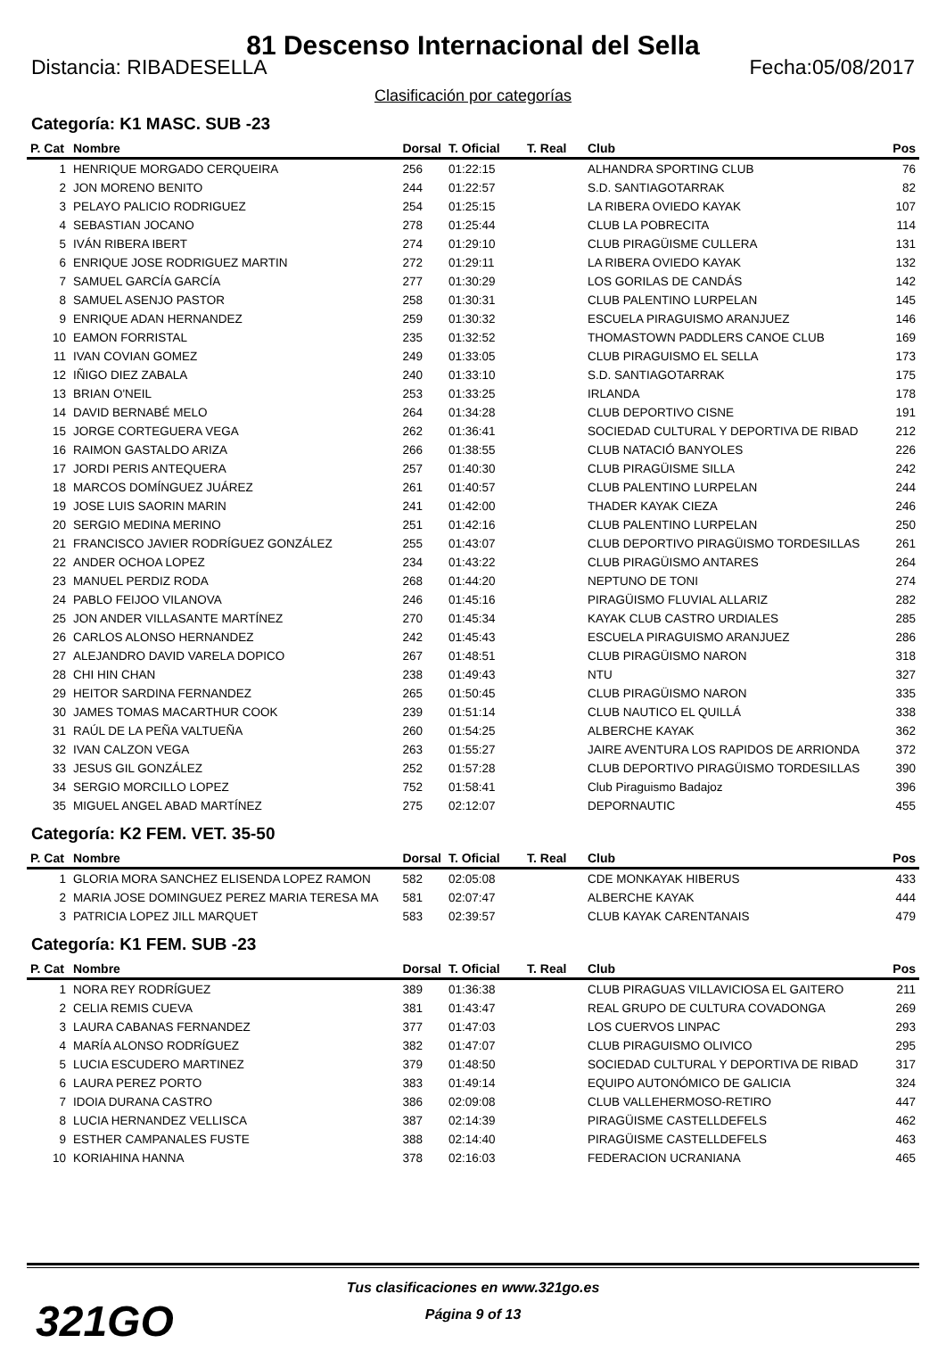81 Descenso Internacional del Sella
Distancia: RIBADESELLA Fecha:05/08/2017
Clasificación por categorías
Categoría: K1 MASC. SUB -23
| P. Cat | Nombre | Dorsal | T. Oficial | T. Real | Club | Pos |
| --- | --- | --- | --- | --- | --- | --- |
| 1 | HENRIQUE MORGADO CERQUEIRA | 256 | 01:22:15 | | ALHANDRA SPORTING CLUB | 76 |
| 2 | JON MORENO BENITO | 244 | 01:22:57 | | S.D. SANTIAGOTARRAK | 82 |
| 3 | PELAYO PALICIO RODRIGUEZ | 254 | 01:25:15 | | LA RIBERA OVIEDO KAYAK | 107 |
| 4 | SEBASTIAN JOCANO | 278 | 01:25:44 | | CLUB LA POBRECITA | 114 |
| 5 | IVÁN RIBERA IBERT | 274 | 01:29:10 | | CLUB PIRAGÜISME CULLERA | 131 |
| 6 | ENRIQUE JOSE RODRIGUEZ MARTIN | 272 | 01:29:11 | | LA RIBERA OVIEDO KAYAK | 132 |
| 7 | SAMUEL GARCÍA GARCÍA | 277 | 01:30:29 | | LOS GORILAS DE CANDÁS | 142 |
| 8 | SAMUEL ASENJO PASTOR | 258 | 01:30:31 | | CLUB PALENTINO LURPELAN | 145 |
| 9 | ENRIQUE ADAN HERNANDEZ | 259 | 01:30:32 | | ESCUELA PIRAGUISMO ARANJUEZ | 146 |
| 10 | EAMON FORRISTAL | 235 | 01:32:52 | | THOMASTOWN PADDLERS CANOE CLUB | 169 |
| 11 | IVAN COVIAN GOMEZ | 249 | 01:33:05 | | CLUB PIRAGUISMO EL SELLA | 173 |
| 12 | IÑIGO DIEZ ZABALA | 240 | 01:33:10 | | S.D. SANTIAGOTARRAK | 175 |
| 13 | BRIAN O'NEIL | 253 | 01:33:25 | | IRLANDA | 178 |
| 14 | DAVID BERNABÉ MELO | 264 | 01:34:28 | | CLUB DEPORTIVO CISNE | 191 |
| 15 | JORGE CORTEGUERA VEGA | 262 | 01:36:41 | | SOCIEDAD CULTURAL Y DEPORTIVA DE RIBAD | 212 |
| 16 | RAIMON GASTALDO ARIZA | 266 | 01:38:55 | | CLUB NATACIÓ BANYOLES | 226 |
| 17 | JORDI PERIS ANTEQUERA | 257 | 01:40:30 | | CLUB PIRAGÜISME SILLA | 242 |
| 18 | MARCOS DOMÍNGUEZ JUÁREZ | 261 | 01:40:57 | | CLUB PALENTINO LURPELAN | 244 |
| 19 | JOSE LUIS SAORIN MARIN | 241 | 01:42:00 | | THADER KAYAK CIEZA | 246 |
| 20 | SERGIO MEDINA MERINO | 251 | 01:42:16 | | CLUB PALENTINO LURPELAN | 250 |
| 21 | FRANCISCO JAVIER RODRÍGUEZ GONZÁLEZ | 255 | 01:43:07 | | CLUB DEPORTIVO PIRAGÜISMO TORDESILLAS | 261 |
| 22 | ANDER OCHOA LOPEZ | 234 | 01:43:22 | | CLUB PIRAGÜISMO ANTARES | 264 |
| 23 | MANUEL PERDIZ RODA | 268 | 01:44:20 | | NEPTUNO DE TONI | 274 |
| 24 | PABLO FEIJOO VILANOVA | 246 | 01:45:16 | | PIRAGÜISMO FLUVIAL ALLARIZ | 282 |
| 25 | JON ANDER VILLASANTE MARTÍNEZ | 270 | 01:45:34 | | KAYAK CLUB CASTRO URDIALES | 285 |
| 26 | CARLOS ALONSO HERNANDEZ | 242 | 01:45:43 | | ESCUELA PIRAGUISMO ARANJUEZ | 286 |
| 27 | ALEJANDRO DAVID VARELA DOPICO | 267 | 01:48:51 | | CLUB PIRAGÜISMO NARON | 318 |
| 28 | CHI HIN CHAN | 238 | 01:49:43 | | NTU | 327 |
| 29 | HEITOR SARDINA FERNANDEZ | 265 | 01:50:45 | | CLUB PIRAGÜISMO NARON | 335 |
| 30 | JAMES TOMAS MACARTHUR COOK | 239 | 01:51:14 | | CLUB NAUTICO EL QUILLÁ | 338 |
| 31 | RAÚL DE LA PEÑA VALTUEÑA | 260 | 01:54:25 | | ALBERCHE KAYAK | 362 |
| 32 | IVAN CALZON VEGA | 263 | 01:55:27 | | JAIRE AVENTURA LOS RAPIDOS DE ARRIONDA | 372 |
| 33 | JESUS GIL GONZÁLEZ | 252 | 01:57:28 | | CLUB DEPORTIVO PIRAGÜISMO TORDESILLAS | 390 |
| 34 | SERGIO MORCILLO LOPEZ | 752 | 01:58:41 | | Club Piraguismo Badajoz | 396 |
| 35 | MIGUEL ANGEL ABAD MARTÍNEZ | 275 | 02:12:07 | | DEPORNAUTIC | 455 |
Categoría: K2 FEM. VET. 35-50
| P. Cat | Nombre | Dorsal | T. Oficial | T. Real | Club | Pos |
| --- | --- | --- | --- | --- | --- | --- |
| 1 | GLORIA MORA SANCHEZ ELISENDA LOPEZ RAMON | 582 | 02:05:08 | | CDE MONKAYAK HIBERUS | 433 |
| 2 | MARIA JOSE DOMINGUEZ PEREZ MARIA TERESA MA | 581 | 02:07:47 | | ALBERCHE KAYAK | 444 |
| 3 | PATRICIA LOPEZ JILL MARQUET | 583 | 02:39:57 | | CLUB KAYAK CARENTANAIS | 479 |
Categoría: K1 FEM. SUB -23
| P. Cat | Nombre | Dorsal | T. Oficial | T. Real | Club | Pos |
| --- | --- | --- | --- | --- | --- | --- |
| 1 | NORA REY RODRÍGUEZ | 389 | 01:36:38 | | CLUB PIRAGUAS VILLAVICIOSA EL GAITERO | 211 |
| 2 | CELIA REMIS CUEVA | 381 | 01:43:47 | | REAL GRUPO DE CULTURA COVADONGA | 269 |
| 3 | LAURA CABANAS FERNANDEZ | 377 | 01:47:03 | | LOS CUERVOS LINPAC | 293 |
| 4 | MARÍA ALONSO RODRÍGUEZ | 382 | 01:47:07 | | CLUB PIRAGUISMO OLIVICO | 295 |
| 5 | LUCIA ESCUDERO MARTINEZ | 379 | 01:48:50 | | SOCIEDAD CULTURAL Y DEPORTIVA DE RIBAD | 317 |
| 6 | LAURA PEREZ PORTO | 383 | 01:49:14 | | EQUIPO AUTONÓMICO DE GALICIA | 324 |
| 7 | IDOIA DURANA CASTRO | 386 | 02:09:08 | | CLUB VALLEHERMOSO-RETIRO | 447 |
| 8 | LUCIA HERNANDEZ VELLISCA | 387 | 02:14:39 | | PIRAGÜISME CASTELLDEFELS | 462 |
| 9 | ESTHER CAMPANALES FUSTE | 388 | 02:14:40 | | PIRAGÜISME CASTELLDEFELS | 463 |
| 10 | KORIAHINA HANNA | 378 | 02:16:03 | | FEDERACION UCRANIANA | 465 |
Tus clasificaciones en www.321go.es
Página 9 of 13
321GO